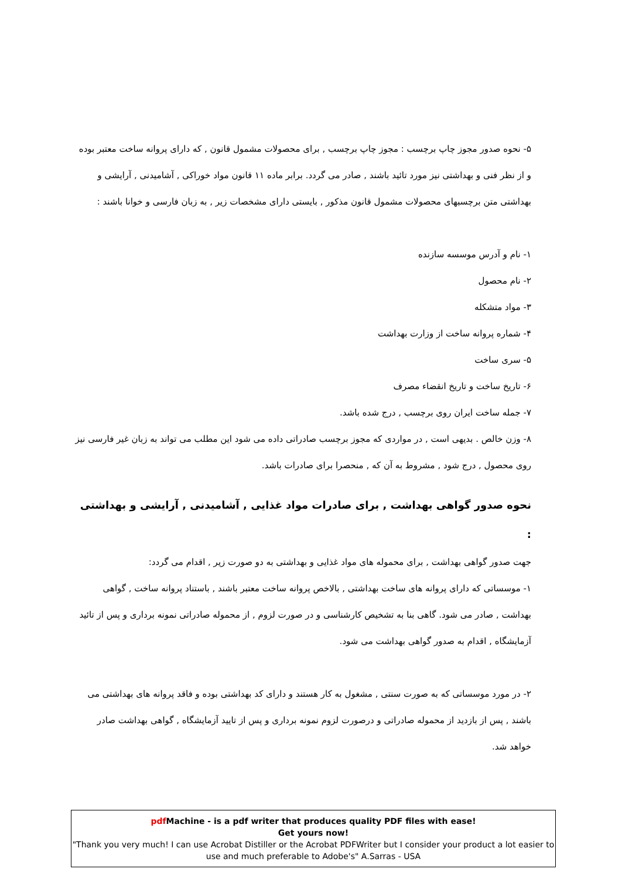۵- نحوه صدور مجوز چاپ برچسب : مجوز چاپ برچسب , برای محصولات مشمول قانون , که دارای پروانه ساخت معتبر بوده و از نظر فنی و بهداشتی نیز مورد تائید باشند , صادر می گردد. برابر ماده ۱۱ قانون مواد خوراکی , آشامیدنی , آرایشی و بهداشتی متن برچسبهای محصولات مشمول قانون مذکور , بایستی دارای مشخصات زیر , به زبان فارسی و خوانا باشند :
۱- نام و آدرس موسسه سازنده
۲- نام محصول
۳- مواد متشکله
۴- شماره پروانه ساخت از وزارت بهداشت
۵- سری ساخت
۶- تاریخ ساخت و تاریخ انقضاء مصرف
۷- جمله ساخت ایران روی برچسب , درج شده باشد.
۸- وزن خالص . بدیهی است , در مواردی که مجوز برچسب صادراتی داده می شود این مطلب می تواند به زبان غیر فارسی نیز روی محصول , درج شود , مشروط به آن که , منحصرا برای صادرات باشد.
نحوه صدور گواهی بهداشت , برای صادرات مواد غذایی , آشامیدنی , آرایشی و بهداشتی :
جهت صدور گواهی بهداشت , برای محموله های مواد غذایی و بهداشتی به دو صورت زیر , اقدام می گردد:
۱- موسساتی که دارای پروانه های ساخت بهداشتی , بالاخص پروانه ساخت معتبر باشند , باستناد پروانه ساخت , گواهی بهداشت , صادر می شود. گاهی بنا به تشخیص کارشناسی و در صورت لزوم , از محموله صادراتی نمونه برداری و پس از تائید آزمایشگاه , اقدام به صدور گواهی بهداشت می شود.
۲- در مورد موسساتی که به صورت سنتی , مشغول به کار هستند و دارای کد بهداشتی بوده و فاقد پروانه های بهداشتی می باشند , پس از بازدید از محموله صادراتی و درصورت لزوم نمونه برداری و پس از تایید آزمایشگاه , گواهی بهداشت صادر خواهد شد.
pdf Machine - is a pdf writer that produces quality PDF files with ease!
Get yours now!
"Thank you very much! I can use Acrobat Distiller or the Acrobat PDFWriter but I consider your product a lot easier to use and much preferable to Adobe's" A.Sarras - USA